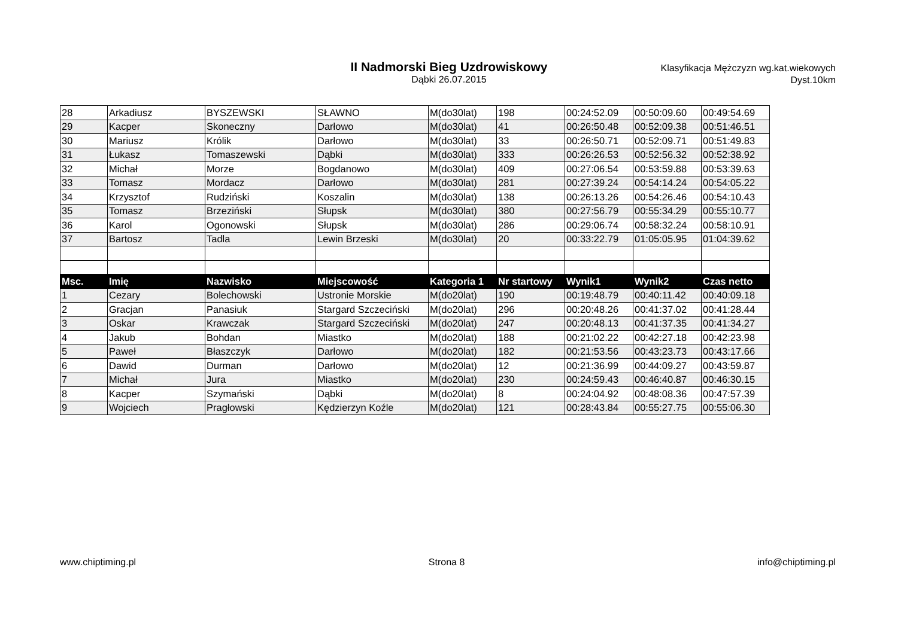II Nadmorski Bieg Uzdrowiskowy
Dąbki 26.07.2015
Klasyfikacja Mężczyzn wg.kat.wiekowych
Dyst.10km
| 28 | Arkadiusz | BYSZEWSKI | SŁAWNO | M(do30lat) | 198 | 00:24:52.09 | 00:50:09.60 | 00:49:54.69 |
| 29 | Kacper | Skoneczny | Darłowo | M(do30lat) | 41 | 00:26:50.48 | 00:52:09.38 | 00:51:46.51 |
| 30 | Mariusz | Królik | Darłowo | M(do30lat) | 33 | 00:26:50.71 | 00:52:09.71 | 00:51:49.83 |
| 31 | Łukasz | Tomaszewski | Dąbki | M(do30lat) | 333 | 00:26:26.53 | 00:52:56.32 | 00:52:38.92 |
| 32 | Michał | Morze | Bogdanowo | M(do30lat) | 409 | 00:27:06.54 | 00:53:59.88 | 00:53:39.63 |
| 33 | Tomasz | Mordacz | Darłowo | M(do30lat) | 281 | 00:27:39.24 | 00:54:14.24 | 00:54:05.22 |
| 34 | Krzysztof | Rudziński | Koszalin | M(do30lat) | 138 | 00:26:13.26 | 00:54:26.46 | 00:54:10.43 |
| 35 | Tomasz | Brzeziński | Słupsk | M(do30lat) | 380 | 00:27:56.79 | 00:55:34.29 | 00:55:10.77 |
| 36 | Karol | Ogonowski | Słupsk | M(do30lat) | 286 | 00:29:06.74 | 00:58:32.24 | 00:58:10.91 |
| 37 | Bartosz | Tadla | Lewin Brzeski | M(do30lat) | 20 | 00:33:22.79 | 01:05:05.95 | 01:04:39.62 |
| Msc. | Imię | Nazwisko | Miejscowość | Kategoria 1 | Nr startowy | Wynik1 | Wynik2 | Czas netto |
| 1 | Cezary | Bolechowski | Ustronie Morskie | M(do20lat) | 190 | 00:19:48.79 | 00:40:11.42 | 00:40:09.18 |
| 2 | Gracjan | Panasiuk | Stargard Szczeciński | M(do20lat) | 296 | 00:20:48.26 | 00:41:37.02 | 00:41:28.44 |
| 3 | Oskar | Krawczak | Stargard Szczeciński | M(do20lat) | 247 | 00:20:48.13 | 00:41:37.35 | 00:41:34.27 |
| 4 | Jakub | Bohdan | Miastko | M(do20lat) | 188 | 00:21:02.22 | 00:42:27.18 | 00:42:23.98 |
| 5 | Paweł | Błaszczyk | Darłowo | M(do20lat) | 182 | 00:21:53.56 | 00:43:23.73 | 00:43:17.66 |
| 6 | Dawid | Durman | Darłowo | M(do20lat) | 12 | 00:21:36.99 | 00:44:09.27 | 00:43:59.87 |
| 7 | Michał | Jura | Miastko | M(do20lat) | 230 | 00:24:59.43 | 00:46:40.87 | 00:46:30.15 |
| 8 | Kacper | Szymański | Dąbki | M(do20lat) | 8 | 00:24:04.92 | 00:48:08.36 | 00:47:57.39 |
| 9 | Wojciech | Pragłowski | Kędzierzyn Koźle | M(do20lat) | 121 | 00:28:43.84 | 00:55:27.75 | 00:55:06.30 |
www.chiptiming.pl Strona 8 info@chiptiming.pl